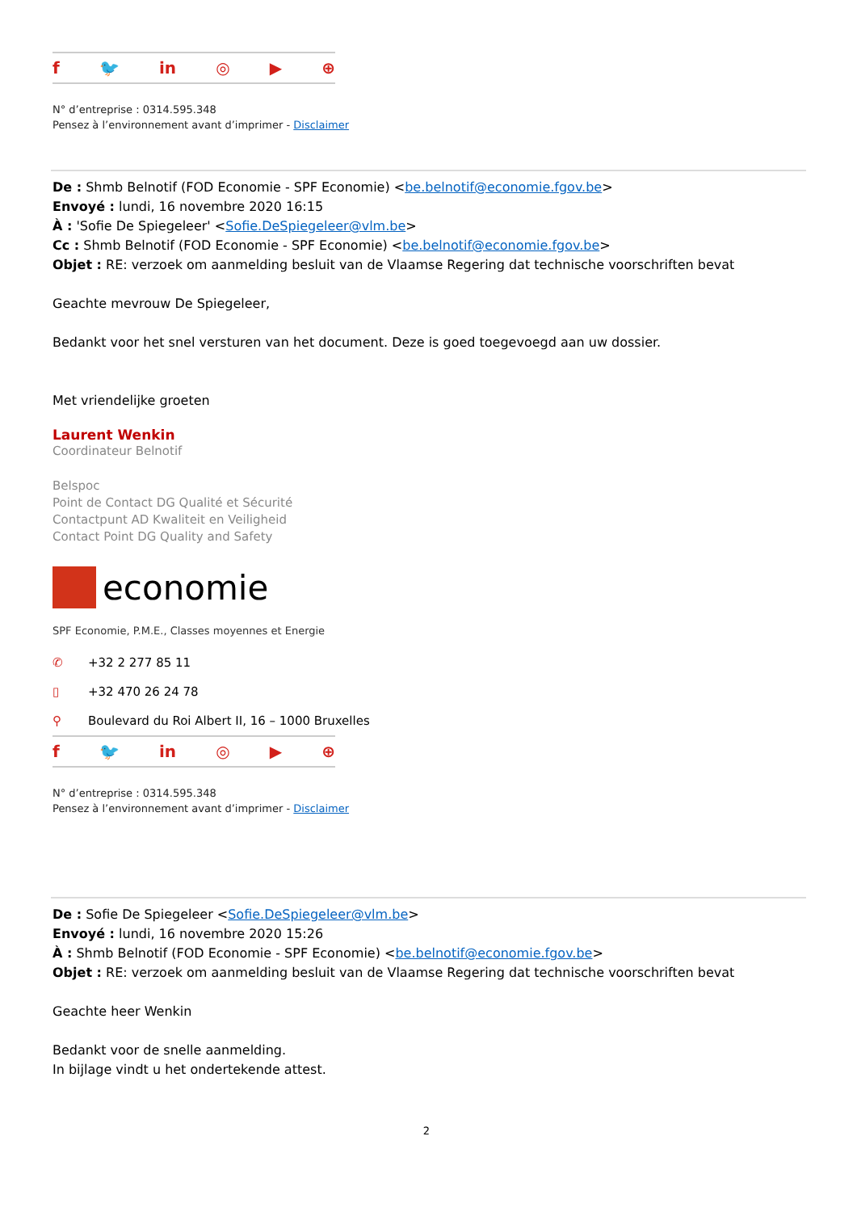f 🐦 in ◎ ▶ ⊕
N° d’entreprise : 0314.595.348
Pensez à l’environnement avant d’imprimer - Disclaimer
De : Shmb Belnotif (FOD Economie - SPF Economie) <be.belnotif@economie.fgov.be>
Envoyé : lundi, 16 novembre 2020 16:15
À : 'Sofie De Spiegeleer' <Sofie.DeSpiegeleer@vlm.be>
Cc : Shmb Belnotif (FOD Economie - SPF Economie) <be.belnotif@economie.fgov.be>
Objet : RE: verzoek om aanmelding besluit van de Vlaamse Regering dat technische voorschriften bevat
Geachte mevrouw De Spiegeleer,
Bedankt voor het snel versturen van het document. Deze is goed toegevoegd aan uw dossier.
Met vriendelijke groeten
Laurent Wenkin
Coordinateur Belnotif
Belspoc
Point de Contact DG Qualité et Sécurité
Contactpunt AD Kwaliteit en Veiligheid
Contact Point DG Quality and Safety
economie
SPF Economie, P.M.E., Classes moyennes et Energie
✆ +32 2 277 85 11
▯ +32 470 26 24 78
⚲ Boulevard du Roi Albert II, 16 – 1000 Bruxelles
f 🐦 in ◎ ▶ ⊕
N° d’entreprise : 0314.595.348
Pensez à l’environnement avant d’imprimer - Disclaimer
De : Sofie De Spiegeleer <Sofie.DeSpiegeleer@vlm.be>
Envoyé : lundi, 16 novembre 2020 15:26
À : Shmb Belnotif (FOD Economie - SPF Economie) <be.belnotif@economie.fgov.be>
Objet : RE: verzoek om aanmelding besluit van de Vlaamse Regering dat technische voorschriften bevat
Geachte heer Wenkin
Bedankt voor de snelle aanmelding.
In bijlage vindt u het ondertekende attest.
2